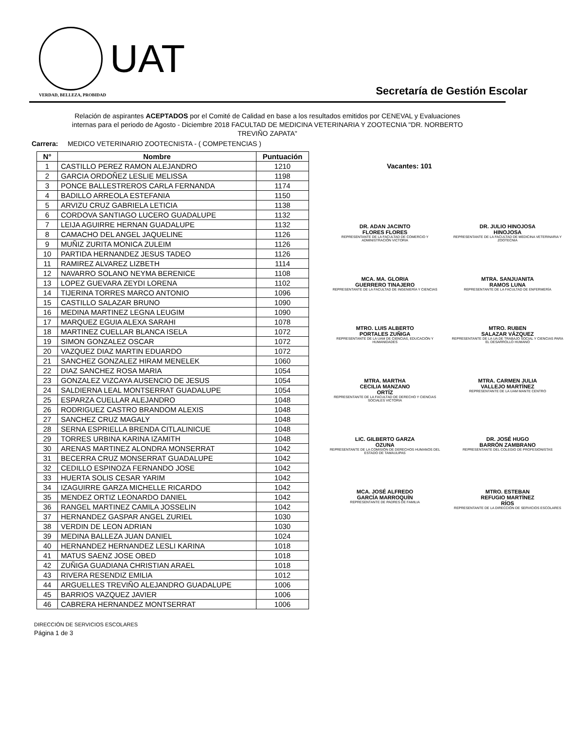UAT
VERDAD, BELLEZA, PROBIDAD
Secretaría de Gestión Escolar
Relación de aspirantes ACEPTADOS por el Comité de Calidad en base a los resultados emitidos por CENEVAL y Evaluaciones internas para el periodo de Agosto - Diciembre 2018 FACULTAD DE MEDICINA VETERINARIA Y ZOOTECNIA "DR. NORBERTO TREVIÑO ZAPATA"
Carrera: MEDICO VETERINARIO ZOOTECNISTA - ( COMPETENCIAS )
| N° | Nombre | Puntuación |
| --- | --- | --- |
| 1 | CASTILLO PEREZ RAMON ALEJANDRO | 1210 |
| 2 | GARCIA ORDOÑEZ LESLIE MELISSA | 1198 |
| 3 | PONCE BALLESTREROS CARLA FERNANDA | 1174 |
| 4 | BADILLO ARREOLA ESTEFANIA | 1150 |
| 5 | ARVIZU CRUZ GABRIELA LETICIA | 1138 |
| 6 | CORDOVA SANTIAGO LUCERO GUADALUPE | 1132 |
| 7 | LEIJA AGUIRRE HERNAN GUADALUPE | 1132 |
| 8 | CAMACHO DEL ANGEL JAQUELINE | 1126 |
| 9 | MUÑIZ ZURITA MONICA ZULEIM | 1126 |
| 10 | PARTIDA HERNANDEZ JESUS TADEO | 1126 |
| 11 | RAMIREZ ALVAREZ LIZBETH | 1114 |
| 12 | NAVARRO SOLANO NEYMA BERENICE | 1108 |
| 13 | LOPEZ GUEVARA ZEYDI LORENA | 1102 |
| 14 | TIJERINA TORRES MARCO ANTONIO | 1096 |
| 15 | CASTILLO SALAZAR BRUNO | 1090 |
| 16 | MEDINA MARTINEZ LEGNA LEUGIM | 1090 |
| 17 | MARQUEZ EGUIA ALEXA SARAHI | 1078 |
| 18 | MARTINEZ CUELLAR BLANCA ISELA | 1072 |
| 19 | SIMON GONZALEZ OSCAR | 1072 |
| 20 | VAZQUEZ DIAZ MARTIN EDUARDO | 1072 |
| 21 | SANCHEZ GONZALEZ HIRAM MENELEK | 1060 |
| 22 | DIAZ SANCHEZ ROSA MARIA | 1054 |
| 23 | GONZALEZ VIZCAYA AUSENCIO DE JESUS | 1054 |
| 24 | SALDIERNA LEAL MONTSERRAT GUADALUPE | 1054 |
| 25 | ESPARZA CUELLAR ALEJANDRO | 1048 |
| 26 | RODRIGUEZ CASTRO BRANDOM ALEXIS | 1048 |
| 27 | SANCHEZ CRUZ MAGALY | 1048 |
| 28 | SERNA ESPRIELLA BRENDA CITLALINICUE | 1048 |
| 29 | TORRES URBINA KARINA IZAMITH | 1048 |
| 30 | ARENAS MARTINEZ ALONDRA MONSERRAT | 1042 |
| 31 | BECERRA CRUZ MONSERRAT GUADALUPE | 1042 |
| 32 | CEDILLO ESPINOZA FERNANDO JOSE | 1042 |
| 33 | HUERTA SOLIS CESAR YARIM | 1042 |
| 34 | IZAGUIRRE GARZA MICHELLE RICARDO | 1042 |
| 35 | MENDEZ ORTIZ LEONARDO DANIEL | 1042 |
| 36 | RANGEL MARTINEZ CAMILA JOSSELIN | 1042 |
| 37 | HERNANDEZ GASPAR ANGEL ZURIEL | 1030 |
| 38 | VERDIN DE LEON ADRIAN | 1030 |
| 39 | MEDINA BALLEZA JUAN DANIEL | 1024 |
| 40 | HERNANDEZ HERNANDEZ LESLI KARINA | 1018 |
| 41 | MATUS SAENZ JOSE OBED | 1018 |
| 42 | ZUÑIGA GUADIANA CHRISTIAN ARAEL | 1018 |
| 43 | RIVERA RESENDIZ EMILIA | 1012 |
| 44 | ARGUELLES TREVIÑO ALEJANDRO GUADALUPE | 1006 |
| 45 | BARRIOS VAZQUEZ JAVIER | 1006 |
| 46 | CABRERA HERNANDEZ MONTSERRAT | 1006 |
Vacantes: 101
DR. ADAN JACINTO
FLORES FLORES
REPRESENTANTE DE LA FACULTAD DE COMERCIO Y ADMINISTRACIÓN VICTORIA
DR. JULIO HINOJOSA
HINOJOSA
REPRESENTANTE DE LA FACULTAD DE MEDICINA VETERINARIA Y ZOOTECNIA
MCA. MA. GLORIA
GUERRERO TINAJERO
REPRESENTANTE DE LA FACULTAD DE INGENIERÍA Y CIENCIAS
MTRA. SANJUANITA
RAMOS LUNA
REPRESENTANTE DE LA FACULTAD DE ENFERMERÍA
MTRO. LUIS ALBERTO
PORTALES ZUÑIGA
REPRESENTANTE DE LA UAM DE CIENCIAS, EDUCACIÓN Y HUMANIDADES
MTRO. RUBEN
SALAZAR VÁZQUEZ
REPRESENTANTE DE LA UA DE TRABAJO SOCIAL Y CIENCIAS PARA EL DESARROLLO HUMANO
MTRA. MARTHA
CECILIA MANZANO
ORTÍZ
REPRESENTANTE DE LA FACULTAD DE DERECHO Y CIENCIAS SOCIALES VICTORIA
MTRA. CARMEN JULIA
VALLEJO MARTÍNEZ
REPRESENTANTE DE LA UAM MANTE CENTRO
LIC. GILBERTO GARZA
OZUNA
REPRESENTANTE DE LA COMISIÓN DE DERECHOS HUMANOS DEL ESTADO DE TAMAULIPAS
DR. JOSÉ HUGO
BARRÓN ZAMBRANO
REPRESENTANTE DEL COLEGIO DE PROFESIONISTAS
MCA. JOSÉ ALFREDO
GARCÍA MARROQUÍN
REPRESENTANTE DE PADRES DE FAMILIA
MTRO. ESTEBAN
REFUGIO MARTÍNEZ
RÍOS
REPRESENTANTE DE LA DIRECCIÓN DE SERVICIOS ESCOLARES
DIRECCIÓN DE SERVICIOS ESCOLARES
Página 1 de 3